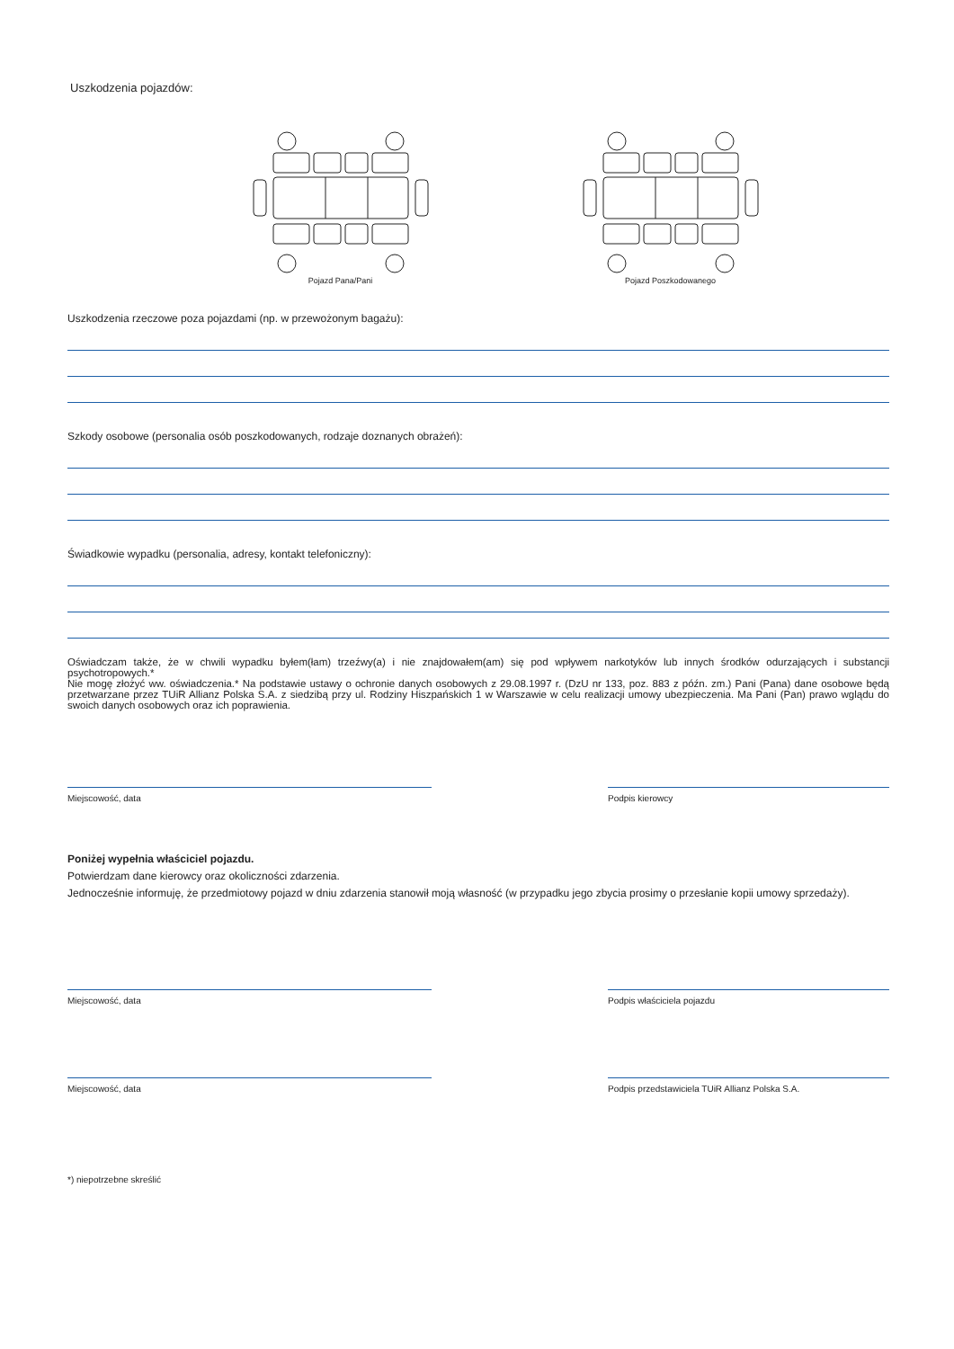Uszkodzenia pojazdów:
Pojazd Pana/Pani Pojazd Poszkodowanego
Uszkodzenia rzeczowe poza pojazdami (np. w przewożonym bagażu):
Szkody osobowe (personalia osób poszkodowanych, rodzaje doznanych obrażeń):
Świadkowie wypadku (personalia, adresy, kontakt telefoniczny):
Oświadczam także, że w chwili wypadku byłem(łam) trzeźwy(a) i nie znajdowałem(am) się pod wpływem narkotyków lub innych środków odurzających i substancji psychotropowych.*
Nie mogę złożyć ww. oświadczenia.* Na podstawie ustawy o ochronie danych osobowych z 29.08.1997 r. (DzU nr 133, poz. 883 z późn. zm.) Pani (Pana) dane osobowe będą przetwarzane przez TUiR Allianz Polska S.A. z siedzibą przy ul. Rodziny Hiszpańskich 1 w Warszawie w celu realizacji umowy ubezpieczenia. Ma Pani (Pan) prawo wglądu do swoich danych osobowych oraz ich poprawienia.
Miejscowość, data Podpis kierowcy
Poniżej wypełnia właściciel pojazdu.
Potwierdzam dane kierowcy oraz okoliczności zdarzenia.
Jednocześnie informuję, że przedmiotowy pojazd w dniu zdarzenia stanowił moją własność (w przypadku jego zbycia prosimy o przesłanie kopii umowy sprzedaży).
Miejscowość, data Podpis właściciela pojazdu
Miejscowość, data Podpis przedstawiciela TUiR Allianz Polska S.A.
*) niepotrzebne skreślić